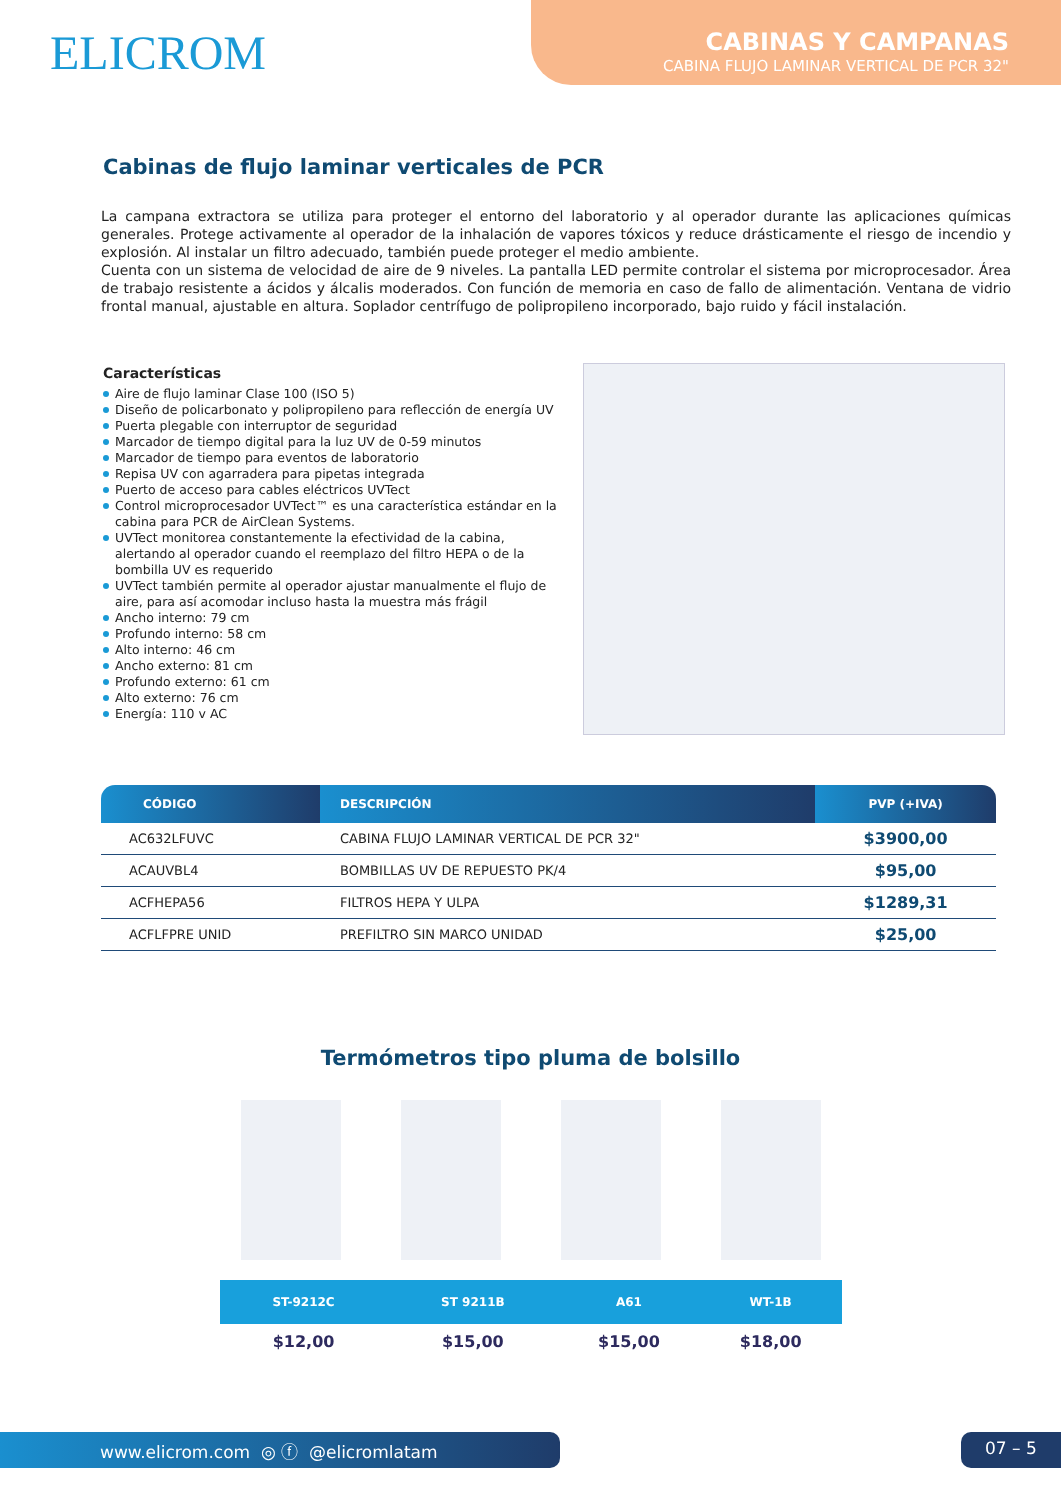ELICROM
CABINAS Y CAMPANAS
CABINA FLUJO LAMINAR VERTICAL DE PCR 32"
Cabinas de flujo laminar verticales de PCR
La campana extractora se utiliza para proteger el entorno del laboratorio y al operador durante las aplicaciones químicas generales. Protege activamente al operador de la inhalación de vapores tóxicos y reduce drásticamente el riesgo de incendio y explosión. Al instalar un filtro adecuado, también puede proteger el medio ambiente.
Cuenta con un sistema de velocidad de aire de 9 niveles. La pantalla LED permite controlar el sistema por microprocesador. Área de trabajo resistente a ácidos y álcalis moderados. Con función de memoria en caso de fallo de alimentación. Ventana de vidrio frontal manual, ajustable en altura. Soplador centrífugo de polipropileno incorporado, bajo ruido y fácil instalación.
Características
Aire de flujo laminar Clase 100 (ISO 5)
Diseño de policarbonato y polipropileno para reflección de energía UV
Puerta plegable con interruptor de seguridad
Marcador de tiempo digital para la luz UV de 0-59 minutos
Marcador de tiempo para eventos de laboratorio
Repisa UV con agarradera para pipetas integrada
Puerto de acceso para cables eléctricos UVTect
Control microprocesador UVTect™ es una característica estándar en la cabina para PCR de AirClean Systems.
UVTect monitorea constantemente la efectividad de la cabina, alertando al operador cuando el reemplazo del filtro HEPA o de la bombilla UV es requerido
UVTect también permite al operador ajustar manualmente el flujo de aire, para así acomodar incluso hasta la muestra más frágil
Ancho interno: 79 cm
Profundo interno: 58 cm
Alto interno: 46 cm
Ancho externo: 81 cm
Profundo externo: 61 cm
Alto externo: 76 cm
Energía: 110 v AC
| CÓDIGO | DESCRIPCIÓN | PVP (+IVA) |
| --- | --- | --- |
| AC632LFUVC | CABINA FLUJO LAMINAR VERTICAL DE PCR 32" | $3900,00 |
| ACAUVBL4 | BOMBILLAS UV DE REPUESTO PK/4 | $95,00 |
| ACFHEPA56 | FILTROS HEPA Y ULPA | $1289,31 |
| ACFLFPRE UNID | PREFILTRO SIN MARCO UNIDAD | $25,00 |
Termómetros tipo pluma de bolsillo
| ST-9212C | ST 9211B | A61 | WT-1B |
| --- | --- | --- | --- |
| $12,00 | $15,00 | $15,00 | $18,00 |
www.elicrom.com ◎ ⓕ @elicromlatam 07 – 5